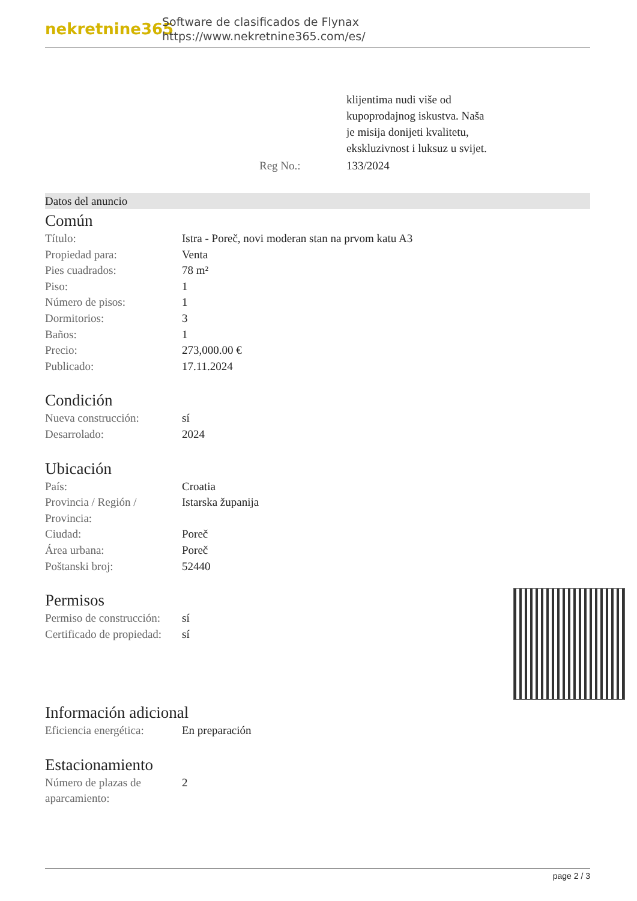nekretnine365
Software de clasificados de Flynax
https://www.nekretnine365.com/es/
| | klijentima nudi više od kupoprodajnog iskustva. Naša je misija donijeti kvalitetu, ekskluzivnost i luksuz u svijet. |
| Reg No.: | 133/2024 |
Datos del anuncio
Común
| Título: | Istra - Poreč, novi moderan stan na prvom katu A3 |
| Propiedad para: | Venta |
| Pies cuadrados: | 78 m² |
| Piso: | 1 |
| Número de pisos: | 1 |
| Dormitorios: | 3 |
| Baños: | 1 |
| Precio: | 273,000.00 € |
| Publicado: | 17.11.2024 |
Condición
| Nueva construcción: | sí |
| Desarrolado: | 2024 |
Ubicación
| País: | Croatia |
| Provincia / Región / Provincia: | Istarska županija |
| Ciudad: | Poreč |
| Área urbana: | Poreč |
| Poštanski broj: | 52440 |
Permisos
| Permiso de construcción: | sí |
| Certificado de propiedad: | sí |
Información adicional
| Eficiencia energética: | En preparación |
Estacionamiento
| Número de plazas de aparcamiento: | 2 |
page 2 / 3